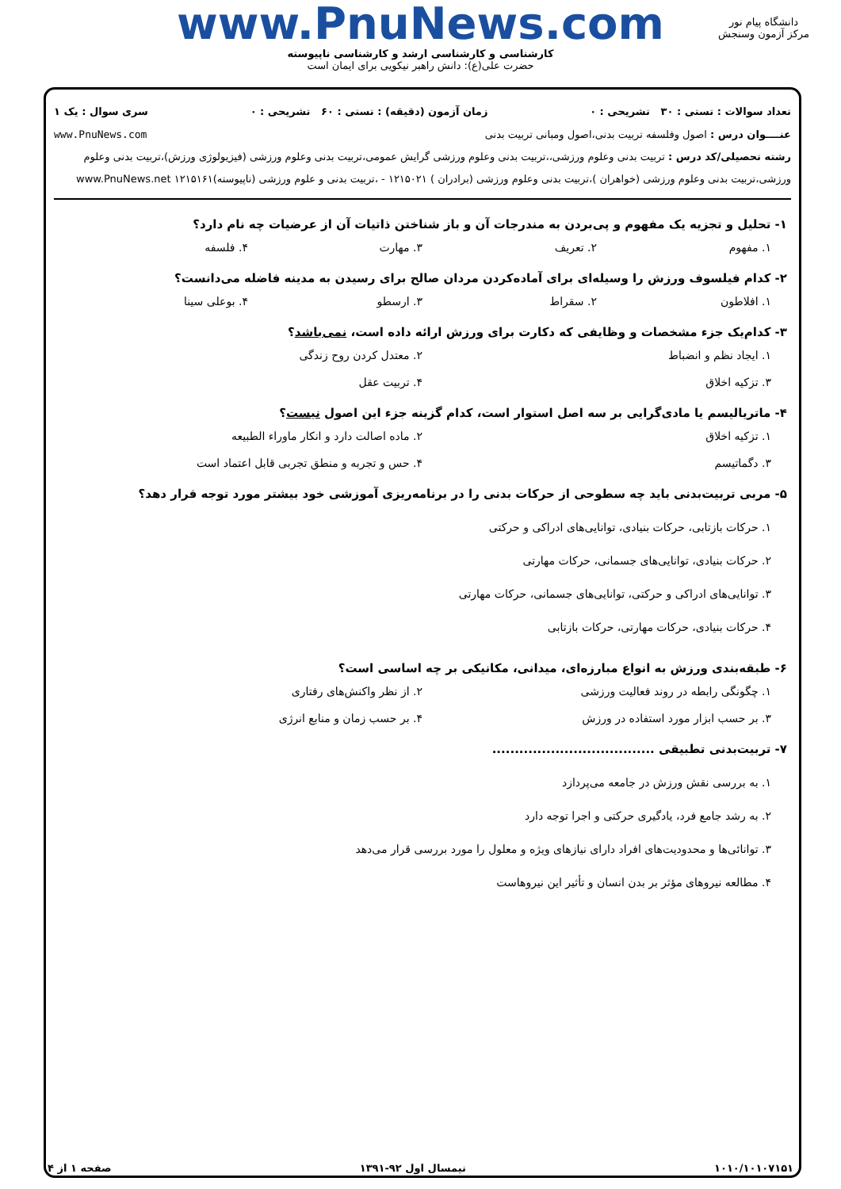www.PnuNews.com
کارشناسی و کارشناسی ارشد و کارشناسی ناپیوسته
حضرت علی(ع): دانش راهبر نیکویی برای ایمان است
دانشگاه پیام نور
مرکز آزمون وسنجش
تعداد سوالات : تستی : ۳۰ تشریحی : ۰ زمان آزمون (دقیقه) : تستی : ۶۰ تشریحی : ۰ سری سوال : یک ۱
عنــــوان درس : اصول وفلسفه تربیت بدنی،اصول ومبانی تربیت بدنی www.PnuNews.com
رشته تحصیلی/کد درس : تربیت بدنی وعلوم ورزشی،،تربیت بدنی وعلوم ورزشی گرایش عمومی،تربیت بدنی وعلوم ورزشی (فیزیولوژی ورزش)،تربیت بدنی وعلوم ورزشی،تربیت بدنی وعلوم ورزشی (خواهران )،تربیت بدنی وعلوم ورزشی (برادران ) ۱۲۱۵۰۲۱ - ،تربیت بدنی و علوم ورزشی (ناپیوسته)۱۲۱۵۱۶۱ www.PnuNews.net
۱- تحلیل و تجزیه یک مفهوم و پی‌بردن به مندرجات آن و باز شناختن ذاتیات آن از عرضیات چه نام دارد؟
۱. مفهوم ۲. تعریف ۳. مهارت ۴. فلسفه
۲- کدام فیلسوف ورزش را وسیله‌ای برای آماده‌کردن مردان صالح برای رسیدن به مدینه فاضله می‌دانست؟
۱. افلاطون ۲. سقراط ۳. ارسطو ۴. بوعلی سینا
۳- کدام‌یک جزء مشخصات و وظایفی که دکارت برای ورزش ارائه داده است، نمی‌باشد؟
۱. ایجاد نظم و انضباط ۲. معتدل کردن روح زندگی ۳. تزکیه اخلاق ۴. تربیت عقل
۴- ماتریالیسم یا مادی‌گرایی بر سه اصل استوار است، کدام گزینه جزء این اصول نیست؟
۱. تزکیه اخلاق ۲. ماده اصالت دارد و انکار ماوراء الطبیعه ۳. دگماتیسم ۴. حس و تجربه و منطق تجربی قابل اعتماد است
۵- مربی تربیت‌بدنی باید چه سطوحی از حرکات بدنی را در برنامه‌ریزی آموزشی خود بیشتر مورد توجه قرار دهد؟
۱. حرکات بازتابی، حرکات بنیادی، توانایی‌های ادراکی و حرکتی
۲. حرکات بنیادی، توانایی‌های جسمانی، حرکات مهارتی
۳. توانایی‌های ادراکی و حرکتی، توانایی‌های جسمانی، حرکات مهارتی
۴. حرکات بنیادی، حرکات مهارتی، حرکات بازتابی
۶- طبقه‌بندی ورزش به انواع مبارزه‌ای، میدانی، مکانیکی بر چه اساسی است؟
۱. چگونگی رابطه در روند فعالیت ورزشی ۲. از نظر واکنش‌های رفتاری ۳. بر حسب ابزار مورد استفاده در ورزش ۴. بر حسب زمان و منابع انرژی
۷- تربیت‌بدنی تطبیقی ....................................
۱. به بررسی نقش ورزش در جامعه می‌پردازد
۲. به رشد جامع فرد، یادگیری حرکتی و اجرا توجه دارد
۳. توانائی‌ها و محدودیت‌های افراد دارای نیازهای ویژه و معلول را مورد بررسی قرار می‌دهد
۴. مطالعه نیروهای مؤثر بر بدن انسان و تأثیر این نیروهاست
۱۰۱۰/۱۰۱۰۷۱۵۱ نیمسال اول ۹۲-۱۳۹۱ صفحه ۱ از ۴